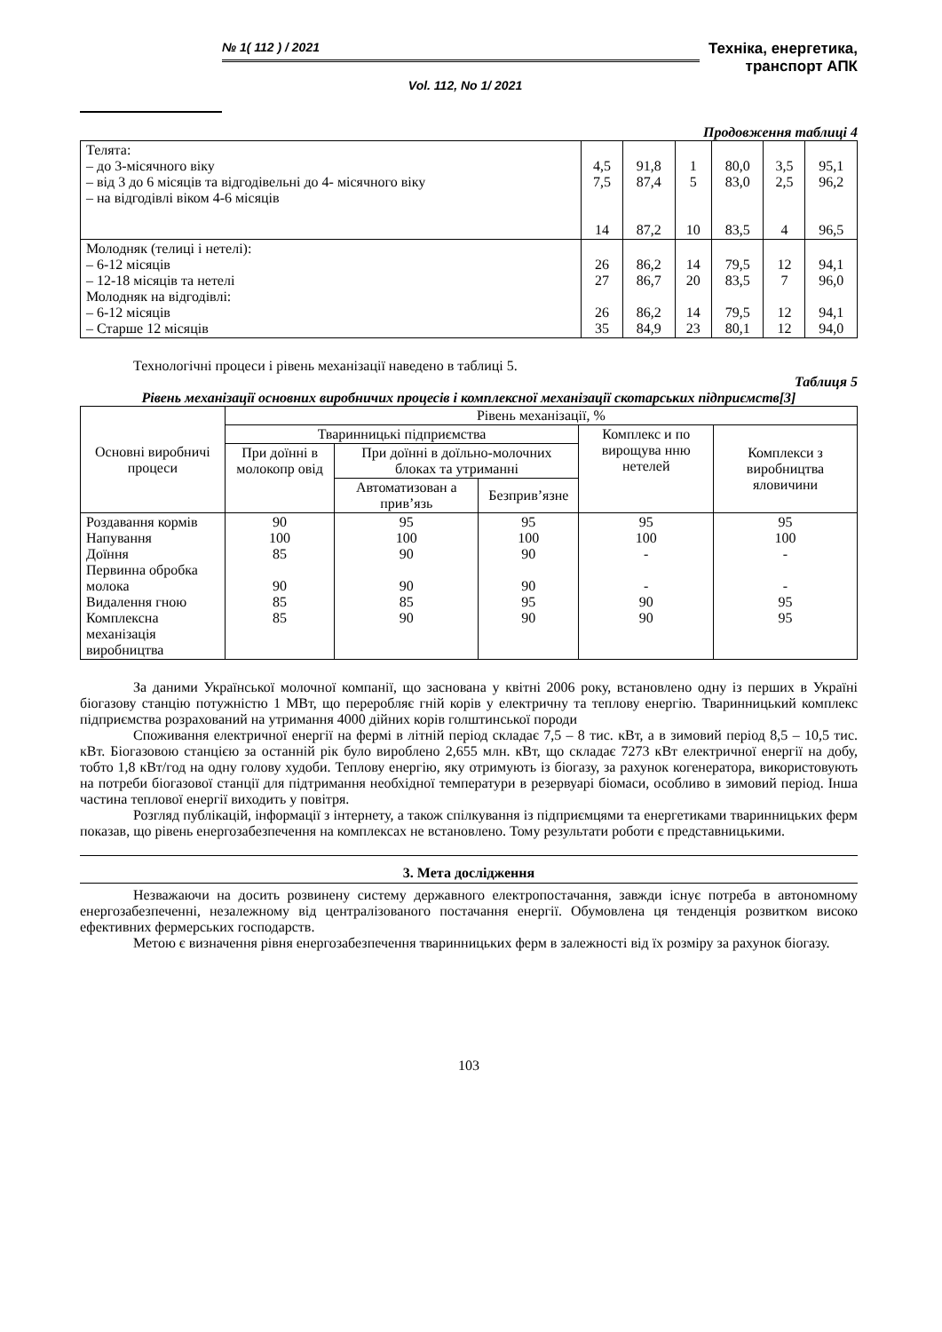№ 1( 112 ) / 2021
Vol. 112, No 1/ 2021
Техніка, енергетика,
транспорт АПК
Продовження таблиці 4
| Телята: – до 3-місячного віку – від 3 до 6 місяців та відгодівельні до 4- місячного віку – на відгодівлі віком 4-6 місяців | 4,5 7,5 14 | 91,8 87,4 87,2 | 1 5 10 | 80,0 83,0 83,5 | 3,5 2,5 4 | 95,1 96,2 96,5 |
| Молодняк (телиці і нетелі): – 6-12 місяців – 12-18 місяців та нетелі Молодняк на відгодівлі: – 6-12 місяців – Старше 12 місяців | 26 27 26 35 | 86,2 86,7 86,2 84,9 | 14 20 14 23 | 79,5 83,5 79,5 80,1 | 12 7 12 12 | 94,1 96,0 94,1 94,0 |
Технологічні процеси і рівень механізації наведено в таблиці 5.
Таблиця 5
Рівень механізації основних виробничих процесів і комплексної механізації скотарських підприємств[3]
| Основні виробничі процеси | Рівень механізації, % | | | | |
| --- | --- | --- | --- | --- | --- |
| | Тваринницькі підприємства | | | Комплекс и по вирощува нню нетелей | Комплекси з виробництва яловичини |
| | При доїнні в молокопр овід | При доїнні в доїльно-молочних блоках та утриманні | | | |
| | | Автоматизован а прив’язь | Безприв’язне | | |
| Роздавання кормів Напування Доїння Первинна обробка молока Видалення гною Комплексна механізація виробництва | 90 100 85 90 85 85 | 95 100 90 90 85 90 | 95 100 90 90 95 90 | 95 100 - - 90 90 | 95 100 - - 95 95 |
За даними Української молочної компанії, що заснована у квітні 2006 року, встановлено одну із перших в Україні біогазову станцію потужністю 1 МВт, що переробляє гній корів у електричну та теплову енергію. Тваринницький комплекс підприємства розрахований на утримання 4000 дійних корів голштинської породи
Споживання електричної енергії на фермі в літній період складає 7,5 – 8 тис. кВт, а в зимовий період 8,5 – 10,5 тис. кВт. Біогазовою станцією за останній рік було вироблено 2,655 млн. кВт, що складає 7273 кВт електричної енергії на добу, тобто 1,8 кВт/год на одну голову худоби. Теплову енергію, яку отримують із біогазу, за рахунок когенератора, використовують на потреби біогазової станції для підтримання необхідної температури в резервуарі біомаси, особливо в зимовий період. Інша частина теплової енергії виходить у повітря.
Розгляд публікацій, інформації з інтернету, а також спілкування із підприємцями та енергетиками тваринницьких ферм показав, що рівень енергозабезпечення на комплексах не встановлено. Тому результати роботи є представницькими.
3. Мета дослідження
Незважаючи на досить розвинену систему державного електропостачання, завжди існує потреба в автономному енергозабезпеченні, незалежному від централізованого постачання енергії. Обумовлена ця тенденція розвитком високо ефективних фермерських господарств.
Метою є визначення рівня енергозабезпечення тваринницьких ферм в залежності від їх розміру за рахунок біогазу.
103